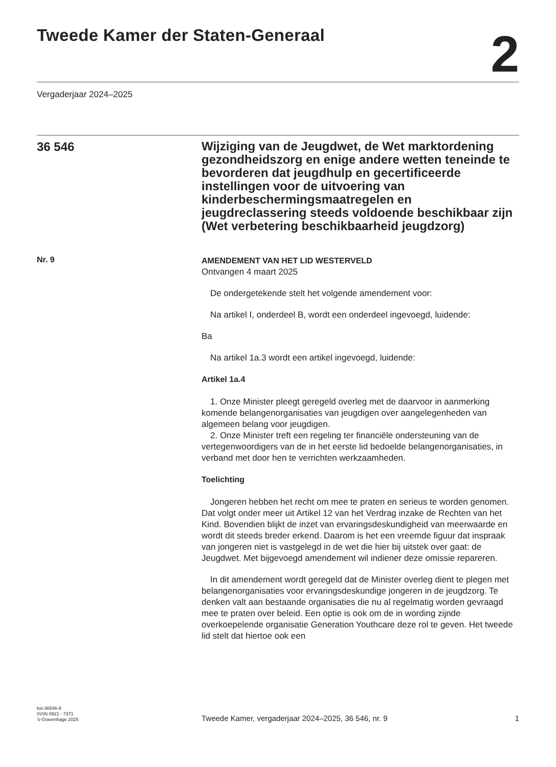Tweede Kamer der Staten-Generaal
2
Vergaderjaar 2024–2025
36 546
Wijziging van de Jeugdwet, de Wet marktordening gezondheidszorg en enige andere wetten teneinde te bevorderen dat jeugdhulp en gecertificeerde instellingen voor de uitvoering van kinderbeschermingsmaatregelen en jeugdreclassering steeds voldoende beschikbaar zijn (Wet verbetering beschikbaarheid jeugdzorg)
Nr. 9
AMENDEMENT VAN HET LID WESTERVELD
Ontvangen 4 maart 2025
De ondergetekende stelt het volgende amendement voor:
Na artikel I, onderdeel B, wordt een onderdeel ingevoegd, luidende:
Ba
Na artikel 1a.3 wordt een artikel ingevoegd, luidende:
Artikel 1a.4
1. Onze Minister pleegt geregeld overleg met de daarvoor in aanmerking komende belangenorganisaties van jeugdigen over aangelegenheden van algemeen belang voor jeugdigen.
2. Onze Minister treft een regeling ter financiële ondersteuning van de vertegenwoordigers van de in het eerste lid bedoelde belangenorganisaties, in verband met door hen te verrichten werkzaamheden.
Toelichting
Jongeren hebben het recht om mee te praten en serieus te worden genomen. Dat volgt onder meer uit Artikel 12 van het Verdrag inzake de Rechten van het Kind. Bovendien blijkt de inzet van ervaringsdeskundigheid van meerwaarde en wordt dit steeds breder erkend. Daarom is het een vreemde figuur dat inspraak van jongeren niet is vastgelegd in de wet die hier bij uitstek over gaat: de Jeugdwet. Met bijgevoegd amendement wil indiener deze omissie repareren.
In dit amendement wordt geregeld dat de Minister overleg dient te plegen met belangenorganisaties voor ervaringsdeskundige jongeren in de jeugdzorg. Te denken valt aan bestaande organisaties die nu al regelmatig worden gevraagd mee te praten over beleid. Een optie is ook om de in wording zijnde overkoepelende organisatie Generation Youthcare deze rol te geven. Het tweede lid stelt dat hiertoe ook een
kst-36546-9
ISSN 0921 - 7371
's-Gravenhage 2025
Tweede Kamer, vergaderjaar 2024–2025, 36 546, nr. 9
1